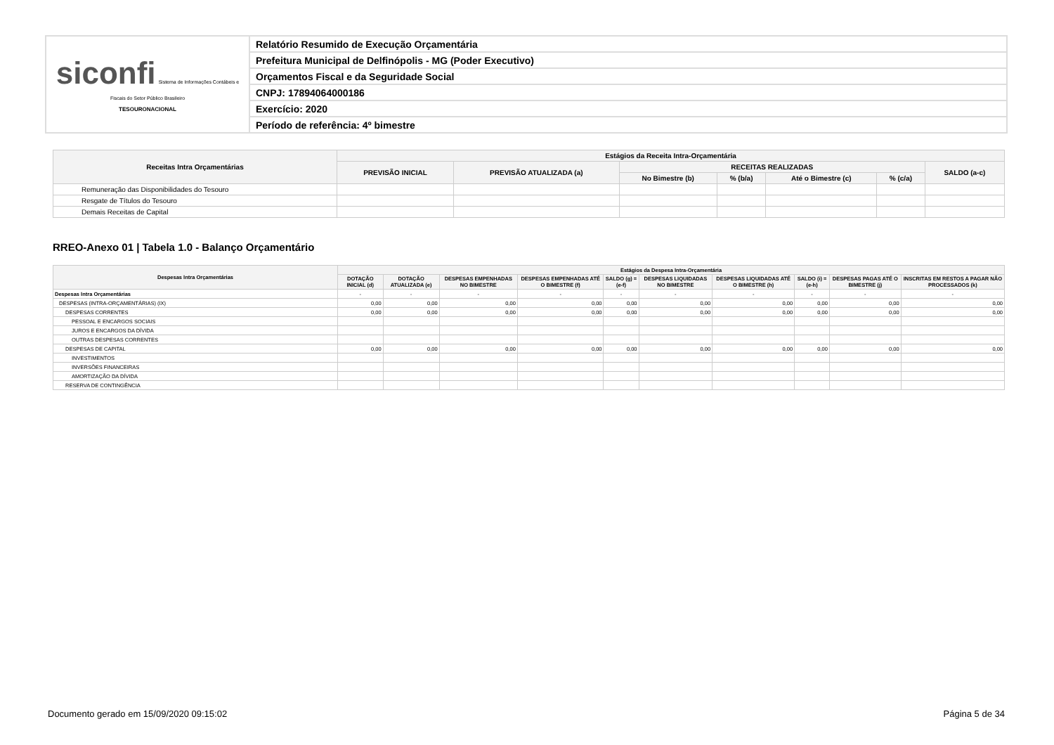| siconfi Sistema de Informações Contábeis e Fiscais do Setor Público Brasileiro TESOURONACIONAL | Relatório Resumido de Execução Orçamentária |
| | Prefeitura Municipal de Delfinópolis - MG (Poder Executivo) |
| | Orçamentos Fiscal e da Seguridade Social |
| | CNPJ: 17894064000186 |
| | Exercício: 2020 |
| | Período de referência: 4º bimestre |
| Receitas Intra Orçamentárias | Estágios da Receita Intra-Orçamentária | | | | | | |
| --- | --- | --- | --- | --- | --- | --- | --- |
| | PREVISÃO INICIAL | PREVISÃO ATUALIZADA (a) | RECEITAS REALIZADAS | | | | SALDO (a-c) |
| | | | No Bimestre (b) | % (b/a) | Até o Bimestre (c) | % (c/a) | |
| Remuneração das Disponibilidades do Tesouro | | | | | | | |
| Resgate de Títulos do Tesouro | | | | | | | |
| Demais Receitas de Capital | | | | | | | |
RREO-Anexo 01 | Tabela 1.0 - Balanço Orçamentário
| Despesas Intra Orçamentárias | Estágios da Despesa Intra-Orçamentária | | | | | | | | | |
| --- | --- | --- | --- | --- | --- | --- | --- | --- | --- | --- |
| | DOTAÇÃO INICIAL (d) | DOTAÇÃO ATUALIZADA (e) | DESPESAS EMPENHADAS NO BIMESTRE | DESPESAS EMPENHADAS ATÉ O BIMESTRE (f) | SALDO (g) = (e-f) | DESPESAS LIQUIDADAS NO BIMESTRE | DESPESAS LIQUIDADAS ATÉ O BIMESTRE (h) | SALDO (i) = (e-h) | DESPESAS PAGAS ATÉ O BIMESTRE (j) | INSCRITAS EM RESTOS A PAGAR NÃO PROCESSADOS (k) |
| Despesas Intra Orçamentárias | - | - | - | - | - | - | - | - | - | - |
| DESPESAS (INTRA-ORÇAMENTÁRIAS) (IX) | 0,00 | 0,00 | 0,00 | 0,00 | 0,00 | 0,00 | 0,00 | 0,00 | 0,00 | 0,00 |
| DESPESAS CORRENTES | 0,00 | 0,00 | 0,00 | 0,00 | 0,00 | 0,00 | 0,00 | 0,00 | 0,00 | 0,00 |
| PESSOAL E ENCARGOS SOCIAIS | | | | | | | | | | |
| JUROS E ENCARGOS DA DÍVIDA | | | | | | | | | | |
| OUTRAS DESPESAS CORRENTES | | | | | | | | | | |
| DESPESAS DE CAPITAL | 0,00 | 0,00 | 0,00 | 0,00 | 0,00 | 0,00 | 0,00 | 0,00 | 0,00 | 0,00 |
| INVESTIMENTOS | | | | | | | | | | |
| INVERSÕES FINANCEIRAS | | | | | | | | | | |
| AMORTIZAÇÃO DA DÍVIDA | | | | | | | | | | |
| RESERVA DE CONTINGÊNCIA | | | | | | | | | | |
Documento gerado em 15/09/2020 09:15:02 Página 5 de 34